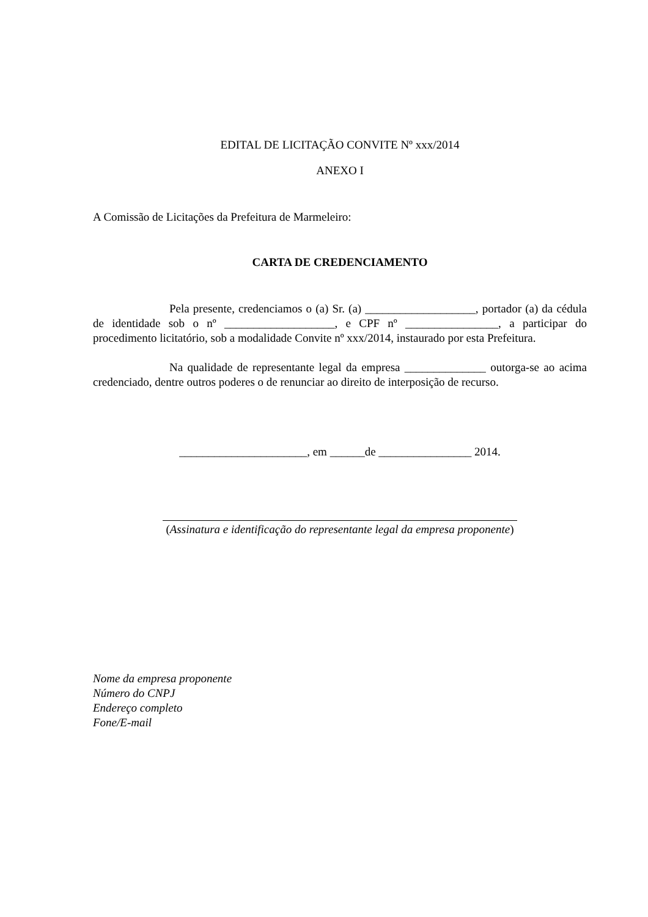EDITAL DE LICITAÇÃO CONVITE Nº xxx/2014
ANEXO I
A Comissão de Licitações da Prefeitura de Marmeleiro:
CARTA DE CREDENCIAMENTO
Pela presente, credenciamos o (a) Sr. (a) ___________________, portador (a) da cédula de identidade sob o nº ___________________, e CPF nº ________________, a participar do procedimento licitatório, sob a modalidade Convite nº xxx/2014, instaurado por esta Prefeitura.
Na qualidade de representante legal da empresa ______________ outorga-se ao acima credenciado, dentre outros poderes o de renunciar ao direito de interposição de recurso.
______________________, em ______de ________________ 2014.
(Assinatura e identificação do representante legal da empresa proponente)
Nome da empresa proponente
Número do CNPJ
Endereço completo
Fone/E-mail